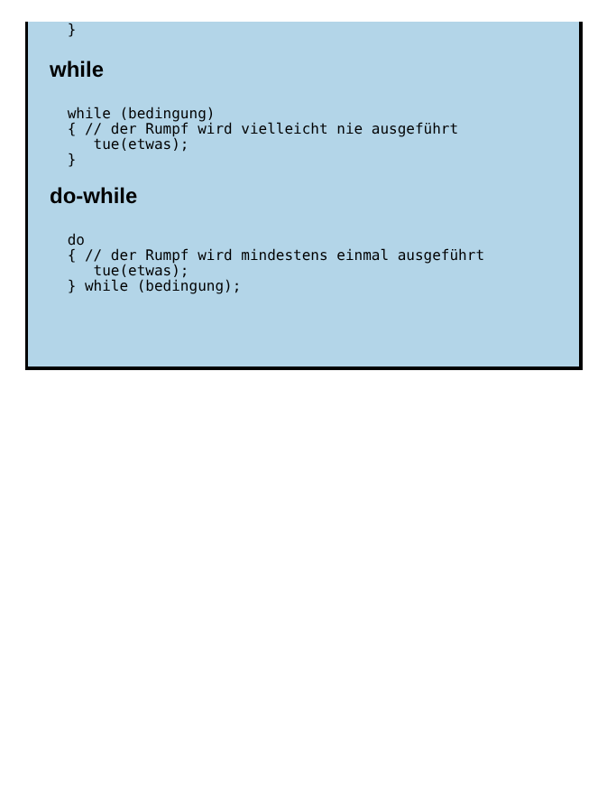}
while
 while (bedingung)
 { // der Rumpf wird vielleicht nie ausgeführt
    tue(etwas);
 }
do-while
 do
 { // der Rumpf wird mindestens einmal ausgeführt
    tue(etwas);
 } while (bedingung);